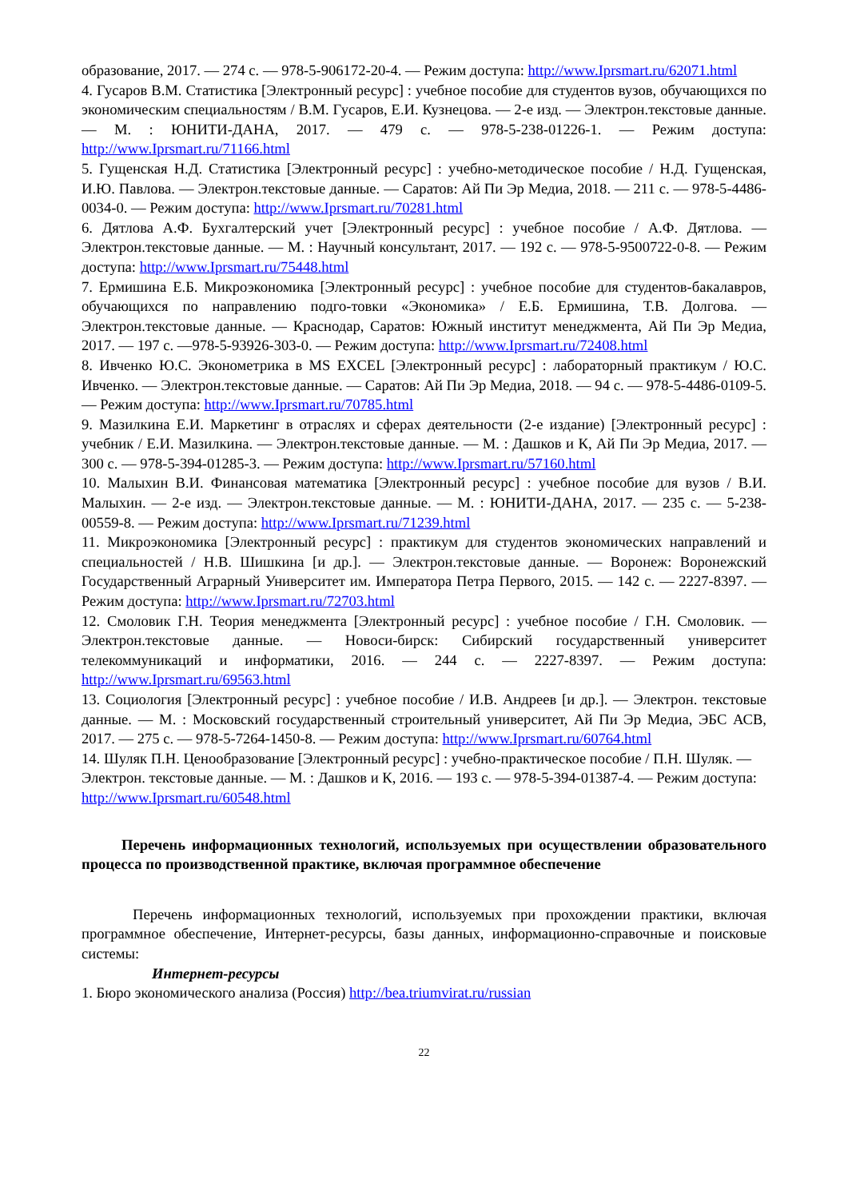образование, 2017. — 274 с. — 978-5-906172-20-4. — Режим доступа: http://www.Iprsmart.ru/62071.html
4. Гусаров В.М. Статистика [Электронный ресурс] : учебное пособие для студентов вузов, обучающихся по экономическим специальностям / В.М. Гусаров, Е.И. Кузнецова. — 2-е изд. — Электрон.текстовые данные. — М. : ЮНИТИ-ДАНА, 2017. — 479 с. — 978-5-238-01226-1. — Режим доступа: http://www.Iprsmart.ru/71166.html
5. Гущенская Н.Д. Статистика [Электронный ресурс] : учебно-методическое пособие / Н.Д. Гущенская, И.Ю. Павлова. — Электрон.текстовые данные. — Саратов: Ай Пи Эр Медиа, 2018. — 211 с. — 978-5-4486-0034-0. — Режим доступа: http://www.Iprsmart.ru/70281.html
6. Дятлова А.Ф. Бухгалтерский учет [Электронный ресурс] : учебное пособие / А.Ф. Дятлова. — Электрон.текстовые данные. — М. : Научный консультант, 2017. — 192 с. — 978-5-9500722-0-8. — Режим доступа: http://www.Iprsmart.ru/75448.html
7. Ермишина Е.Б. Микроэкономика [Электронный ресурс] : учебное пособие для студентов-бакалавров, обучающихся по направлению подго-товки «Экономика» / Е.Б. Ермишина, Т.В. Долгова. — Электрон.текстовые данные. — Краснодар, Саратов: Южный институт менеджмента, Ай Пи Эр Медиа, 2017. — 197 с. —978-5-93926-303-0. — Режим доступа: http://www.Iprsmart.ru/72408.html
8. Ивченко Ю.С. Эконометрика в MS EXCEL [Электронный ресурс] : лабораторный практикум / Ю.С. Ивченко. — Электрон.текстовые данные. — Саратов: Ай Пи Эр Медиа, 2018. — 94 с. — 978-5-4486-0109-5. — Режим доступа: http://www.Iprsmart.ru/70785.html
9. Мазилкина Е.И. Маркетинг в отраслях и сферах деятельности (2-е издание) [Электронный ресурс] : учебник / Е.И. Мазилкина. — Электрон.текстовые данные. — М. : Дашков и К, Ай Пи Эр Медиа, 2017. — 300 с. — 978-5-394-01285-3. — Режим доступа: http://www.Iprsmart.ru/57160.html
10. Малыхин В.И. Финансовая математика [Электронный ресурс] : учебное пособие для вузов / В.И. Малыхин. — 2-е изд. — Электрон.текстовые данные. — М. : ЮНИТИ-ДАНА, 2017. — 235 с. — 5-238-00559-8. — Режим доступа: http://www.Iprsmart.ru/71239.html
11. Микроэкономика [Электронный ресурс] : практикум для студентов экономических направлений и специальностей / Н.В. Шишкина [и др.]. — Электрон.текстовые данные. — Воронеж: Воронежский Государственный Аграрный Университет им. Императора Петра Первого, 2015. — 142 с. — 2227-8397. — Режим доступа: http://www.Iprsmart.ru/72703.html
12. Смоловик Г.Н. Теория менеджмента [Электронный ресурс] : учебное пособие / Г.Н. Смоловик. — Электрон.текстовые данные. — Новоси-бирск: Сибирский государственный университет телекоммуникаций и информатики, 2016. — 244 с. — 2227-8397. — Режим доступа: http://www.Iprsmart.ru/69563.html
13. Социология [Электронный ресурс] : учебное пособие / И.В. Андреев [и др.]. — Электрон. текстовые данные. — М. : Московский государственный строительный университет, Ай Пи Эр Медиа, ЭБС АСВ, 2017. — 275 с. — 978-5-7264-1450-8. — Режим доступа: http://www.Iprsmart.ru/60764.html
14. Шуляк П.Н. Ценообразование [Электронный ресурс] : учебно-практическое пособие / П.Н. Шуляк. — Электрон. текстовые данные. — М. : Дашков и К, 2016. — 193 с. — 978-5-394-01387-4. — Режим доступа: http://www.Iprsmart.ru/60548.html
Перечень информационных технологий, используемых при осуществлении образовательного процесса по производственной практике, включая программное обеспечение
Перечень информационных технологий, используемых при прохождении практики, включая программное обеспечение, Интернет-ресурсы, базы данных, информационно-справочные и поисковые системы:
Интернет-ресурсы
1. Бюро экономического анализа (Россия) http://bea.triumvirat.ru/russian
22